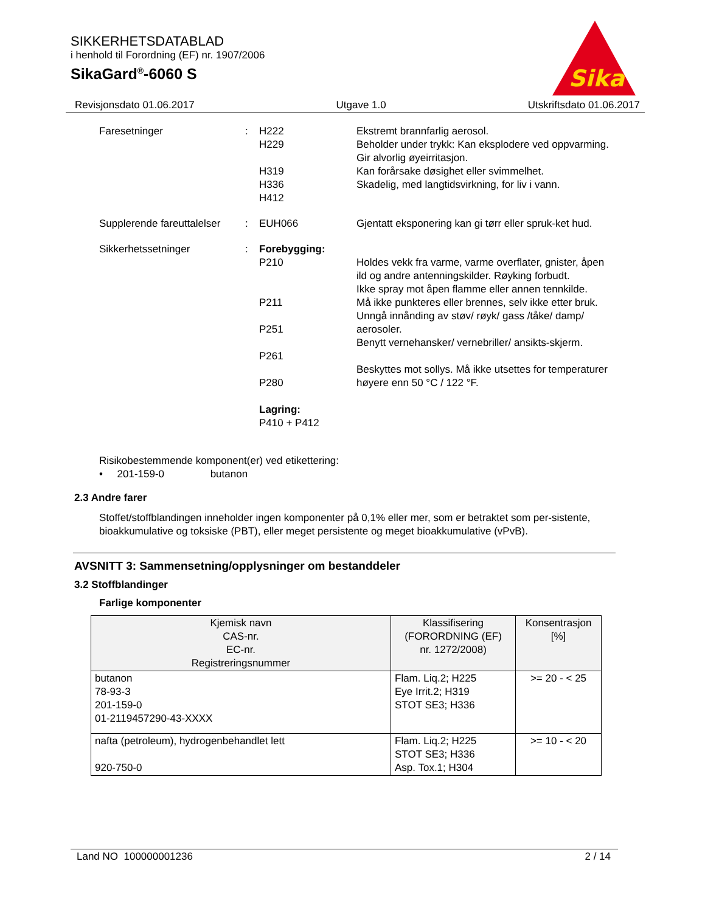SIKKERHETSDATABLAD
i henhold til Forordning (EF) nr. 1907/2006
SikaGard<sup>®</sup>-6060 S
Sika
Revisjonsdato 01.06.2017 Utgave 1.0 Utskriftsdato 01.06.2017
Faresetninger
:
H222
H229
H319
H336
H412
Ekstremt brannfarlig aerosol.
Beholder under trykk: Kan eksplodere ved oppvarming.
Gir alvorlig øyeirritasjon.
Kan forårsake døsighet eller svimmelhet.
Skadelig, med langtidsvirkning, for liv i vann.
Supplerende fareuttalelser
:
EUH066
Gjentatt eksponering kan gi tørr eller spruk-ket hud.
Sikkerhetssetninger
:
Forebygging:
P210
P211
P251
P261
P280
Lagring:
P410 + P412
Holdes vekk fra varme, varme overflater, gnister, åpen ild og andre antenningskilder. Røyking forbudt.
Ikke spray mot åpen flamme eller annen tennkilde.
Må ikke punkteres eller brennes, selv ikke etter bruk.
Unngå innånding av støv/ røyk/ gass /tåke/ damp/ aerosoler.
Benytt vernehansker/ vernebriller/ ansikts-skjerm.
Beskyttes mot sollys. Må ikke utsettes for temperaturer høyere enn 50 °C / 122 °F.
Risikobestemmende komponent(er) ved etikettering:
• 201-159-0 butanon
2.3 Andre farer
Stoffet/stoffblandingen inneholder ingen komponenter på 0,1% eller mer, som er betraktet som per-sistente, bioakkumulative og toksiske (PBT), eller meget persistente og meget bioakkumulative (vPvB).
AVSNITT 3: Sammensetning/opplysninger om bestanddeler
3.2 Stoffblandinger
Farlige komponenter
| Kjemisk navn CAS-nr. EC-nr. Registreringsnummer | Klassifisering (FORORDNING (EF) nr. 1272/2008) | Konsentrasjon [%] |
| --- | --- | --- |
| butanon 78-93-3 201-159-0 01-2119457290-43-XXXX | Flam. Liq.2; H225 Eye Irrit.2; H319 STOT SE3; H336 | >= 20 - < 25 |
| nafta (petroleum), hydrogenbehandlet lett 920-750-0 | Flam. Liq.2; H225 STOT SE3; H336 Asp. Tox.1; H304 | >= 10 - < 20 |
Land NO 100000001236 2 / 14